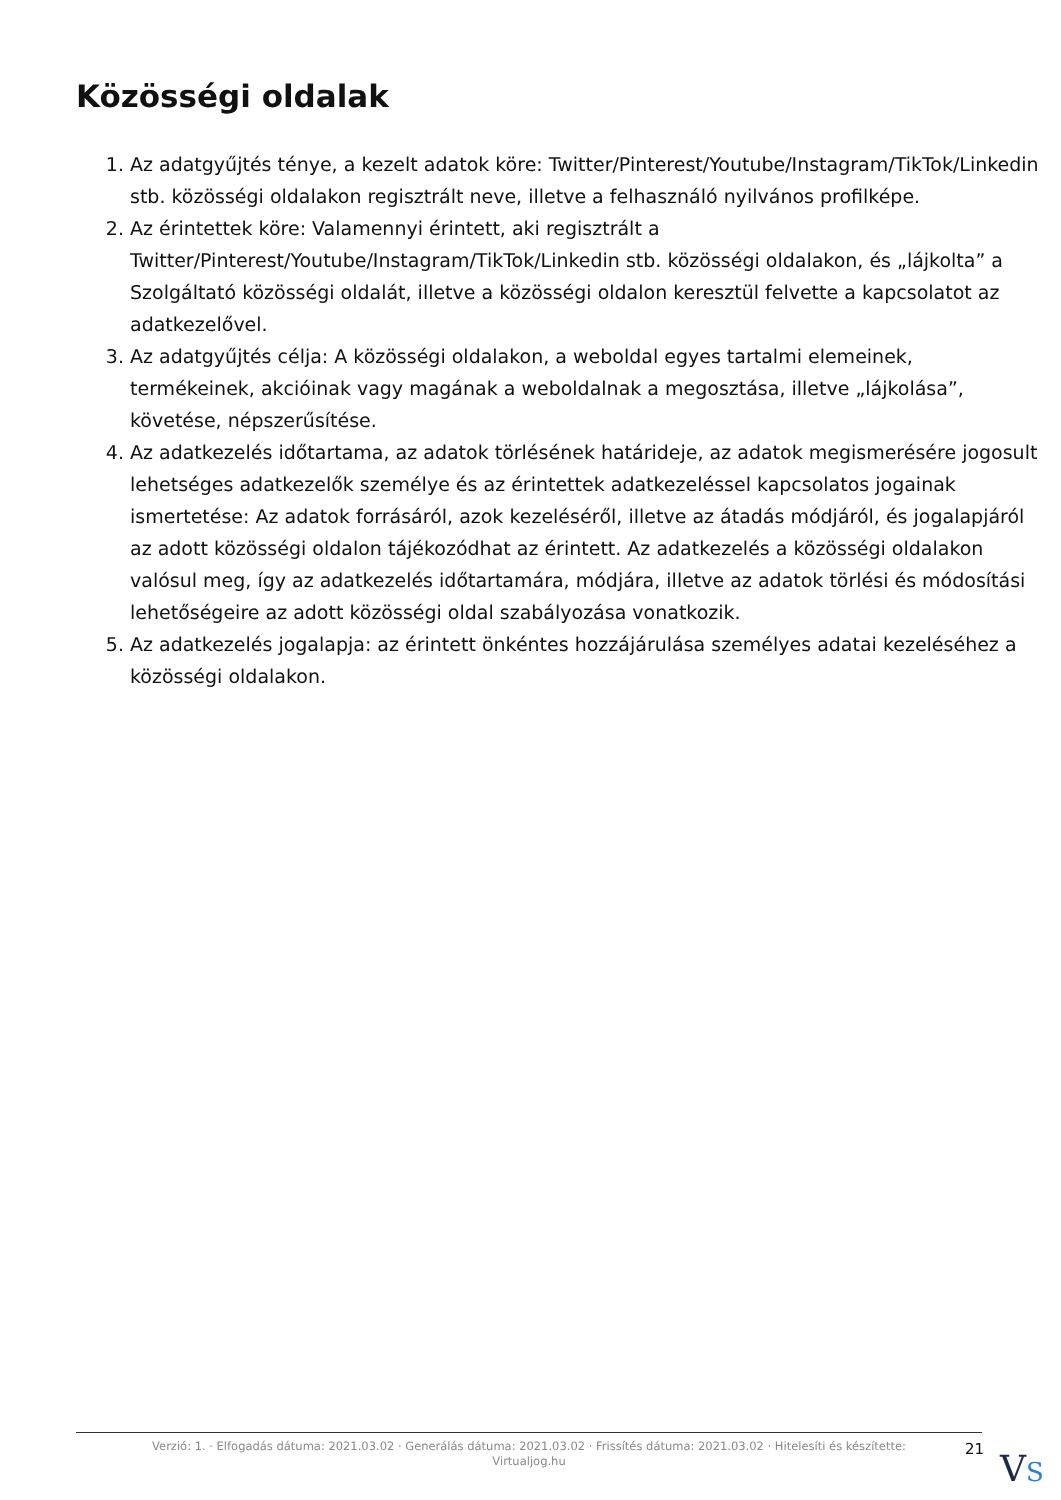Közösségi oldalak
1. Az adatgyűjtés ténye, a kezelt adatok köre: Twitter/Pinterest/Youtube/Instagram/TikTok/Linkedin stb. közösségi oldalakon regisztrált neve, illetve a felhasználó nyilvános profilképe.
2. Az érintettek köre: Valamennyi érintett, aki regisztrált a Twitter/Pinterest/Youtube/Instagram/TikTok/Linkedin stb. közösségi oldalakon, és „lájkolta” a Szolgáltató közösségi oldalát, illetve a közösségi oldalon keresztül felvette a kapcsolatot az adatkezelővel.
3. Az adatgyűjtés célja: A közösségi oldalakon, a weboldal egyes tartalmi elemeinek, termékeinek, akcióinak vagy magának a weboldalnak a megosztása, illetve „lájkolása”, követése, népszerűsítése.
4. Az adatkezelés időtartama, az adatok törlésének határideje, az adatok megismerésére jogosult lehetséges adatkezelők személye és az érintettek adatkezeléssel kapcsolatos jogainak ismertetése: Az adatok forrásáról, azok kezeléséről, illetve az átadás módjáról, és jogalapjáról az adott közösségi oldalon tájékozódhat az érintett. Az adatkezelés a közösségi oldalakon valósul meg, így az adatkezelés időtartamára, módjára, illetve az adatok törlési és módosítási lehetőségeire az adott közösségi oldal szabályozása vonatkozik.
5. Az adatkezelés jogalapja: az érintett önkéntes hozzájárulása személyes adatai kezeléséhez a közösségi oldalakon.
Verzió: 1. · Elfogadás dátuma: 2021.03.02 · Generálás dátuma: 2021.03.02 · Frissítés dátuma: 2021.03.02 · Hitelesíti és készítette: Virtualjog.hu
21 VS